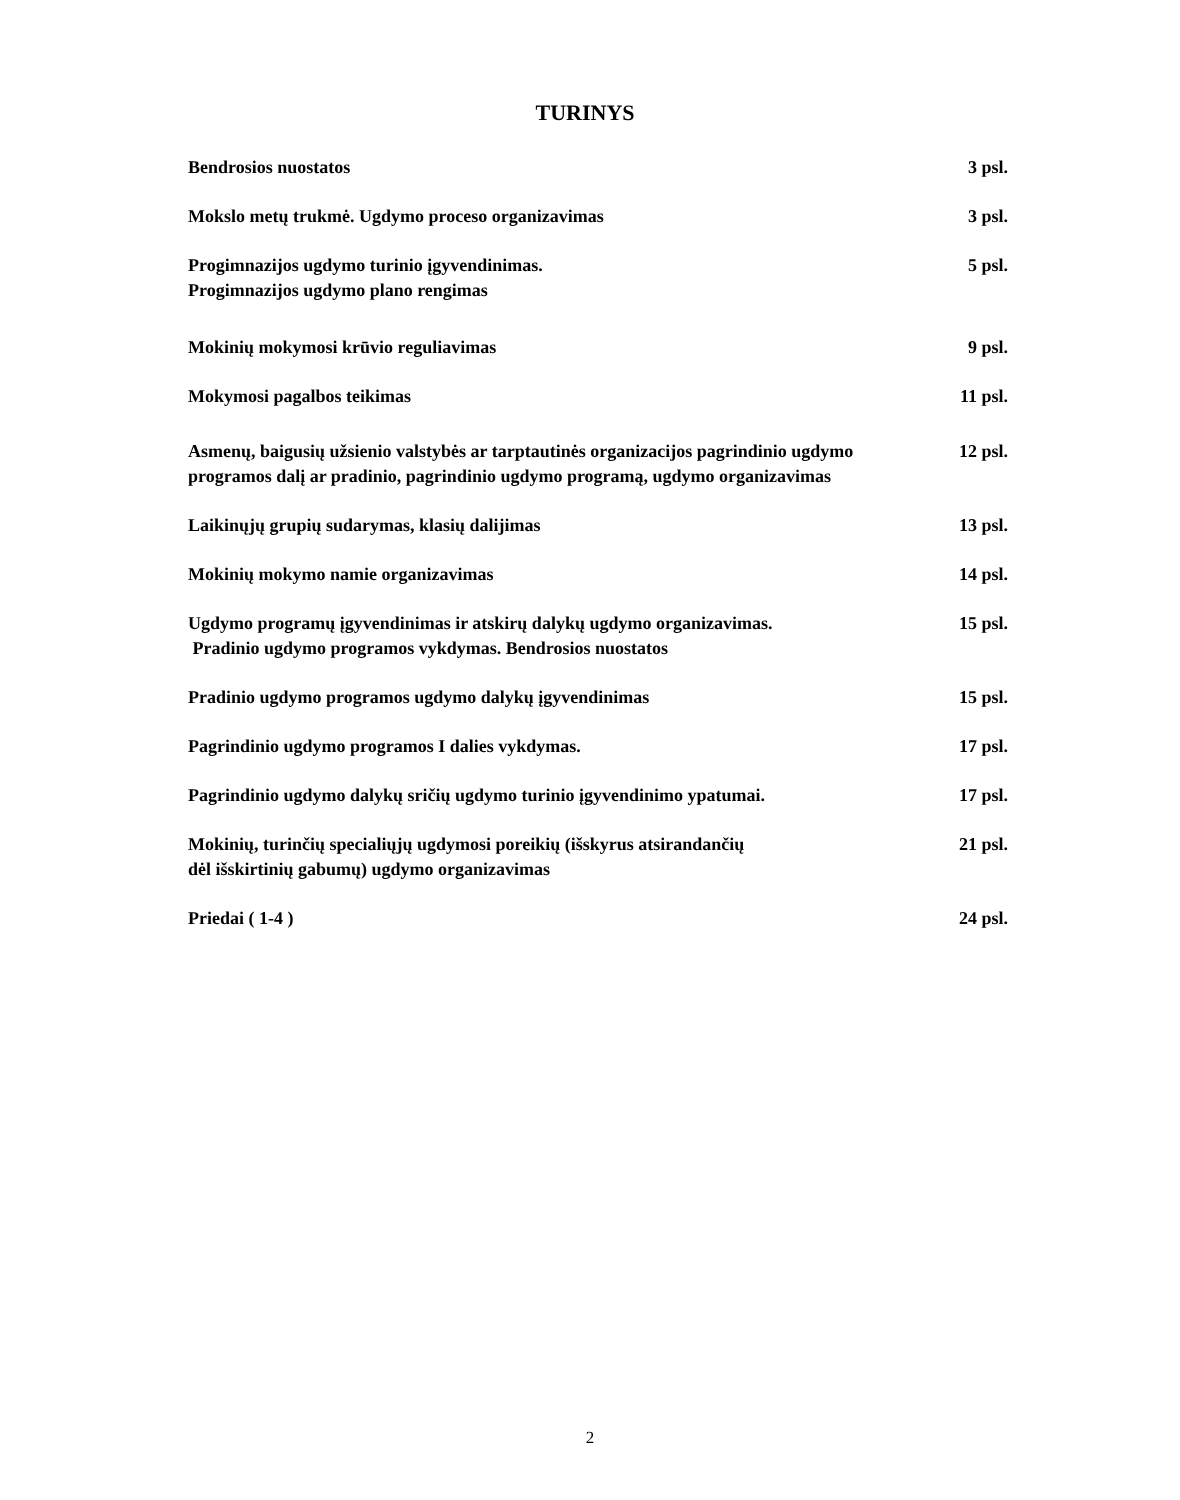TURINYS
Bendrosios nuostatos 3 psl.
Mokslo metų trukmė. Ugdymo proceso organizavimas 3 psl.
Progimnazijos ugdymo turinio įgyvendinimas.
Progimnazijos ugdymo plano rengimas
5 psl.
Mokinių mokymosi krūvio reguliavimas 9 psl.
Mokymosi pagalbos teikimas 11 psl.
Asmenų, baigusių užsienio valstybės ar tarptautinės organizacijos pagrindinio ugdymo programos dalį ar pradinio, pagrindinio ugdymo programą, ugdymo organizavimas
12 psl.
Laikinųjų grupių sudarymas, klasių dalijimas 13 psl.
Mokinių mokymo namie organizavimas 14 psl.
Ugdymo programų įgyvendinimas ir atskirų dalykų ugdymo organizavimas.
Pradinio ugdymo programos vykdymas. Bendrosios nuostatos
15 psl.
Pradinio ugdymo programos ugdymo dalykų įgyvendinimas 15 psl.
Pagrindinio ugdymo programos I dalies vykdymas. 17 psl.
Pagrindinio ugdymo dalykų sričių ugdymo turinio įgyvendinimo ypatumai.
17 psl.
Mokinių, turinčių specialiųjų ugdymosi poreikių (išskyrus atsirandančių
dėl išskirtinių gabumų) ugdymo organizavimas
21 psl.
Priedai ( 1-4 ) 24 psl.
2